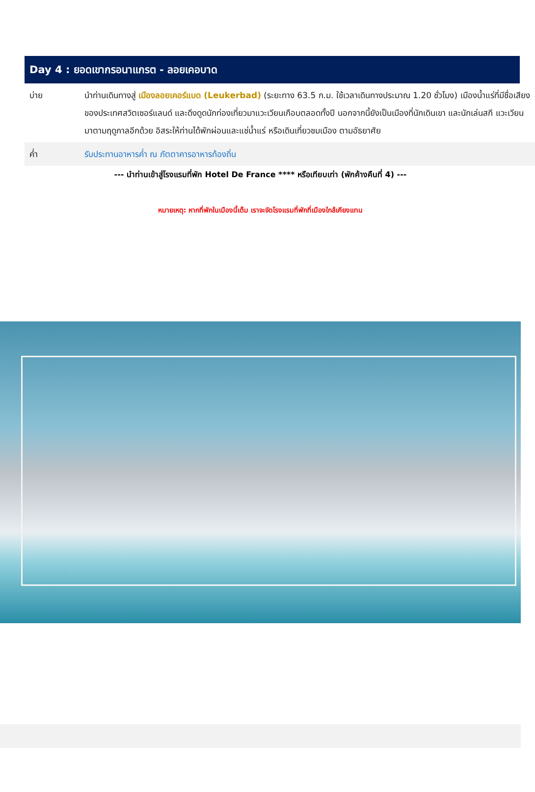Day 4 : ยอดเขากรอนาแกรต - ลอยเคอบาด
| บ่าย | นำท่านเดินทางสู่ เมืองลอยเคอร์แบด (Leukerbad) (ระยะทาง 63.5 ก.ม. ใช้เวลาเดินทางประมาณ 1.20 ชั่วโมง) เมืองน้ำแร่ที่มีชื่อเสียงของประเทศสวิตเซอร์แลนด์ และดึงดูดนักท่องเที่ยวมาแวะเวียนเกือบตลอดทั้งปี นอกจากนี้ยังเป็นเมืองที่นักเดินเขา และนักเล่นสกี แวะเวียนมาตามฤดูกาลอีกด้วย อิสระให้ท่านได้พักผ่อนและแช่น้ำแร่ หรือเดินเที่ยวชมเมือง ตามอัธยาศัย |
| ค่ำ | รับประทานอาหารค่ำ ณ ภัตตาคารอาหารท้องถิ่น |
--- นำท่านเข้าสู่โรงแรมที่พัก Hotel De France **** หรือเทียบเท่า (พักค้างคืนที่ 4) ---
หมายเหตุ: หากที่พักในเมืองนี้เต็ม เราจะจัดโรงแรมที่พักที่เมืองใกล้เคียงแทน